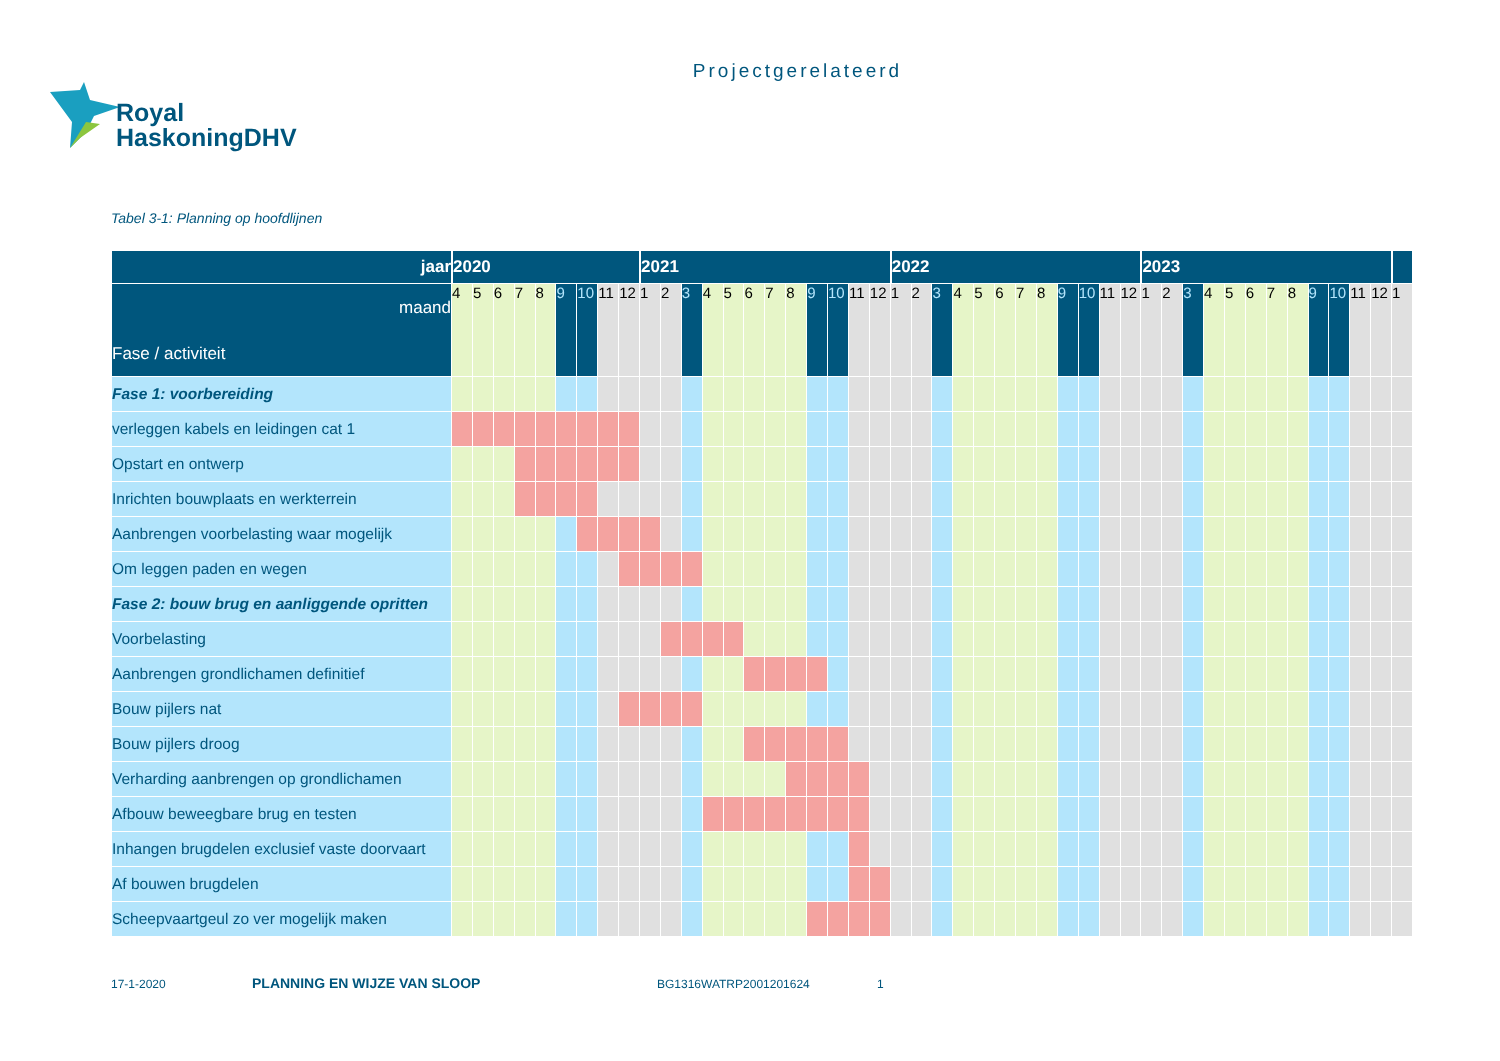Projectgerelateerd
Royal
HaskoningDHV
Tabel 3-1: Planning op hoofdlijnen
| jaar | 2020 | | | | | | | | | 2021 | | | | | | | | | | | | 2022 | | | | | | | | | | | | 2023 | | | | | | | | | | | | |
| --- | --- | --- | --- | --- | --- | --- | --- | --- | --- | --- | --- | --- | --- | --- | --- | --- | --- | --- | --- | --- | --- | --- | --- | --- | --- | --- | --- | --- | --- | --- | --- | --- | --- | --- | --- | --- | --- | --- | --- | --- | --- | --- | --- | --- | --- | --- |
| maand Fase / activiteit | 4 | 5 | 6 | 7 | 8 | 9 | 10 | 11 | 12 | 1 | 2 | 3 | 4 | 5 | 6 | 7 | 8 | 9 | 10 | 11 | 12 | 1 | 2 | 3 | 4 | 5 | 6 | 7 | 8 | 9 | 10 | 11 | 12 | 1 | 2 | 3 | 4 | 5 | 6 | 7 | 8 | 9 | 10 | 11 | 12 | 1 |
| Fase 1: voorbereiding | | | | | | | | | | | | | | | | | | | | | | | | | | | | | | | | | | | | | | | | | | | | | | |
| verleggen kabels en leidingen cat 1 | | | | | | | | | | | | | | | | | | | | | | | | | | | | | | | | | | | | | | | | | | | | | | |
| Opstart en ontwerp | | | | | | | | | | | | | | | | | | | | | | | | | | | | | | | | | | | | | | | | | | | | | | |
| Inrichten bouwplaats en werkterrein | | | | | | | | | | | | | | | | | | | | | | | | | | | | | | | | | | | | | | | | | | | | | | |
| Aanbrengen voorbelasting waar mogelijk | | | | | | | | | | | | | | | | | | | | | | | | | | | | | | | | | | | | | | | | | | | | | | |
| Om leggen paden en wegen | | | | | | | | | | | | | | | | | | | | | | | | | | | | | | | | | | | | | | | | | | | | | | |
| Fase 2: bouw brug en aanliggende opritten | | | | | | | | | | | | | | | | | | | | | | | | | | | | | | | | | | | | | | | | | | | | | | |
| Voorbelasting | | | | | | | | | | | | | | | | | | | | | | | | | | | | | | | | | | | | | | | | | | | | | | |
| Aanbrengen grondlichamen definitief | | | | | | | | | | | | | | | | | | | | | | | | | | | | | | | | | | | | | | | | | | | | | | |
| Bouw pijlers nat | | | | | | | | | | | | | | | | | | | | | | | | | | | | | | | | | | | | | | | | | | | | | | |
| Bouw pijlers droog | | | | | | | | | | | | | | | | | | | | | | | | | | | | | | | | | | | | | | | | | | | | | | |
| Verharding aanbrengen op grondlichamen | | | | | | | | | | | | | | | | | | | | | | | | | | | | | | | | | | | | | | | | | | | | | | |
| Afbouw beweegbare brug en testen | | | | | | | | | | | | | | | | | | | | | | | | | | | | | | | | | | | | | | | | | | | | | | |
| Inhangen brugdelen exclusief vaste doorvaart | | | | | | | | | | | | | | | | | | | | | | | | | | | | | | | | | | | | | | | | | | | | | | |
| Af bouwen brugdelen | | | | | | | | | | | | | | | | | | | | | | | | | | | | | | | | | | | | | | | | | | | | | | |
| Scheepvaartgeul zo ver mogelijk maken | | | | | | | | | | | | | | | | | | | | | | | | | | | | | | | | | | | | | | | | | | | | | | |
17-1-2020 PLANNING EN WIJZE VAN SLOOP BG1316WATRP2001201624 1